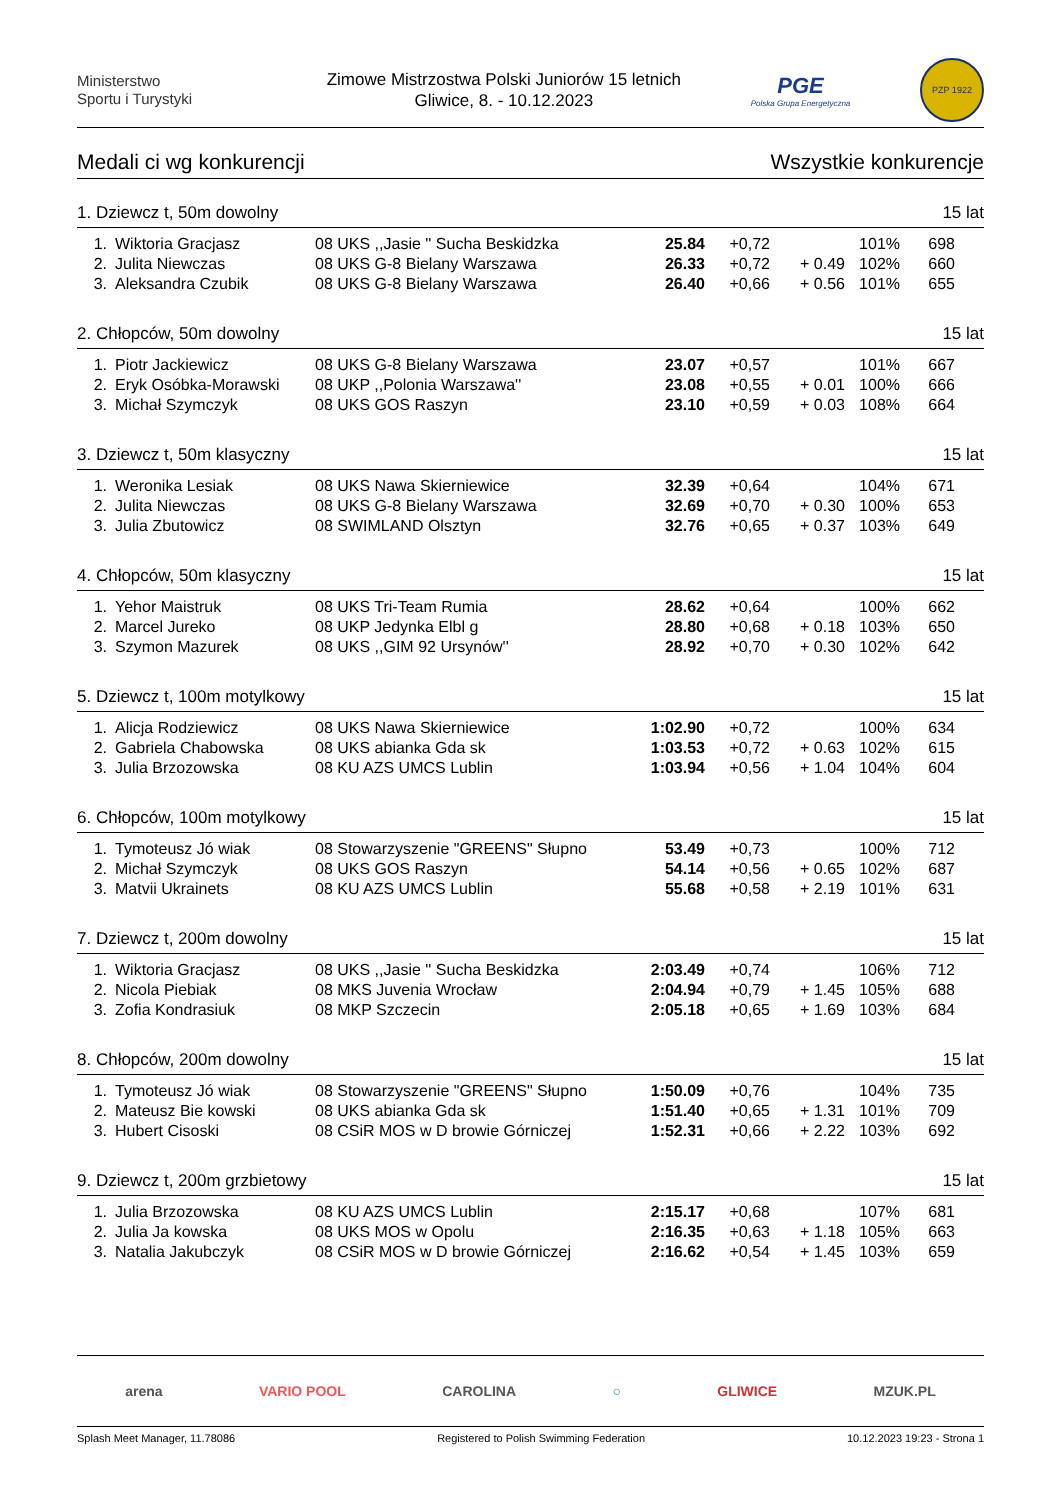Ministerstwo
Sportu i Turystyki
Zimowe Mistrzostwa Polski Juniorów 15 letnich
Gliwice, 8. - 10.12.2023
PGE
Polska Grupa Energetyczna
PZP 1922
Medali ci wg konkurencji Wszystkie konkurencje
1. Dziewcz t, 50m dowolny 15 lat
| 1. | Wiktoria Gracjasz | 08 UKS ,,Jasie '' Sucha Beskidzka | 25.84 | +0,72 | | 101% | 698 |
| 2. | Julita Niewczas | 08 UKS G-8 Bielany Warszawa | 26.33 | +0,72 | + 0.49 | 102% | 660 |
| 3. | Aleksandra Czubik | 08 UKS G-8 Bielany Warszawa | 26.40 | +0,66 | + 0.56 | 101% | 655 |
2. Chłopców, 50m dowolny 15 lat
| 1. | Piotr Jackiewicz | 08 UKS G-8 Bielany Warszawa | 23.07 | +0,57 | | 101% | 667 |
| 2. | Eryk Osóbka-Morawski | 08 UKP ,,Polonia Warszawa'' | 23.08 | +0,55 | + 0.01 | 100% | 666 |
| 3. | Michał Szymczyk | 08 UKS GOS Raszyn | 23.10 | +0,59 | + 0.03 | 108% | 664 |
3. Dziewcz t, 50m klasyczny 15 lat
| 1. | Weronika Lesiak | 08 UKS Nawa Skierniewice | 32.39 | +0,64 | | 104% | 671 |
| 2. | Julita Niewczas | 08 UKS G-8 Bielany Warszawa | 32.69 | +0,70 | + 0.30 | 100% | 653 |
| 3. | Julia Zbutowicz | 08 SWIMLAND Olsztyn | 32.76 | +0,65 | + 0.37 | 103% | 649 |
4. Chłopców, 50m klasyczny 15 lat
| 1. | Yehor Maistruk | 08 UKS Tri-Team Rumia | 28.62 | +0,64 | | 100% | 662 |
| 2. | Marcel Jureko | 08 UKP Jedynka Elbl g | 28.80 | +0,68 | + 0.18 | 103% | 650 |
| 3. | Szymon Mazurek | 08 UKS ,,GIM 92 Ursynów'' | 28.92 | +0,70 | + 0.30 | 102% | 642 |
5. Dziewcz t, 100m motylkowy 15 lat
| 1. | Alicja Rodziewicz | 08 UKS Nawa Skierniewice | 1:02.90 | +0,72 | | 100% | 634 |
| 2. | Gabriela Chabowska | 08 UKS abianka Gda sk | 1:03.53 | +0,72 | + 0.63 | 102% | 615 |
| 3. | Julia Brzozowska | 08 KU AZS UMCS Lublin | 1:03.94 | +0,56 | + 1.04 | 104% | 604 |
6. Chłopców, 100m motylkowy 15 lat
| 1. | Tymoteusz Jó wiak | 08 Stowarzyszenie "GREENS" Słupno | 53.49 | +0,73 | | 100% | 712 |
| 2. | Michał Szymczyk | 08 UKS GOS Raszyn | 54.14 | +0,56 | + 0.65 | 102% | 687 |
| 3. | Matvii Ukrainets | 08 KU AZS UMCS Lublin | 55.68 | +0,58 | + 2.19 | 101% | 631 |
7. Dziewcz t, 200m dowolny 15 lat
| 1. | Wiktoria Gracjasz | 08 UKS ,,Jasie '' Sucha Beskidzka | 2:03.49 | +0,74 | | 106% | 712 |
| 2. | Nicola Piebiak | 08 MKS Juvenia Wrocław | 2:04.94 | +0,79 | + 1.45 | 105% | 688 |
| 3. | Zofia Kondrasiuk | 08 MKP Szczecin | 2:05.18 | +0,65 | + 1.69 | 103% | 684 |
8. Chłopców, 200m dowolny 15 lat
| 1. | Tymoteusz Jó wiak | 08 Stowarzyszenie "GREENS" Słupno | 1:50.09 | +0,76 | | 104% | 735 |
| 2. | Mateusz Bie kowski | 08 UKS abianka Gda sk | 1:51.40 | +0,65 | + 1.31 | 101% | 709 |
| 3. | Hubert Cisoski | 08 CSiR MOS w D browie Górniczej | 1:52.31 | +0,66 | + 2.22 | 103% | 692 |
9. Dziewcz t, 200m grzbietowy 15 lat
| 1. | Julia Brzozowska | 08 KU AZS UMCS Lublin | 2:15.17 | +0,68 | | 107% | 681 |
| 2. | Julia Ja kowska | 08 UKS MOS w Opolu | 2:16.35 | +0,63 | + 1.18 | 105% | 663 |
| 3. | Natalia Jakubczyk | 08 CSiR MOS w D browie Górniczej | 2:16.62 | +0,54 | + 1.45 | 103% | 659 |
arena VARIO POOL CAROLINA ○ GLIWICE MZUK.PL
Splash Meet Manager, 11.78086 Registered to Polish Swimming Federation 10.12.2023 19:23 - Strona 1